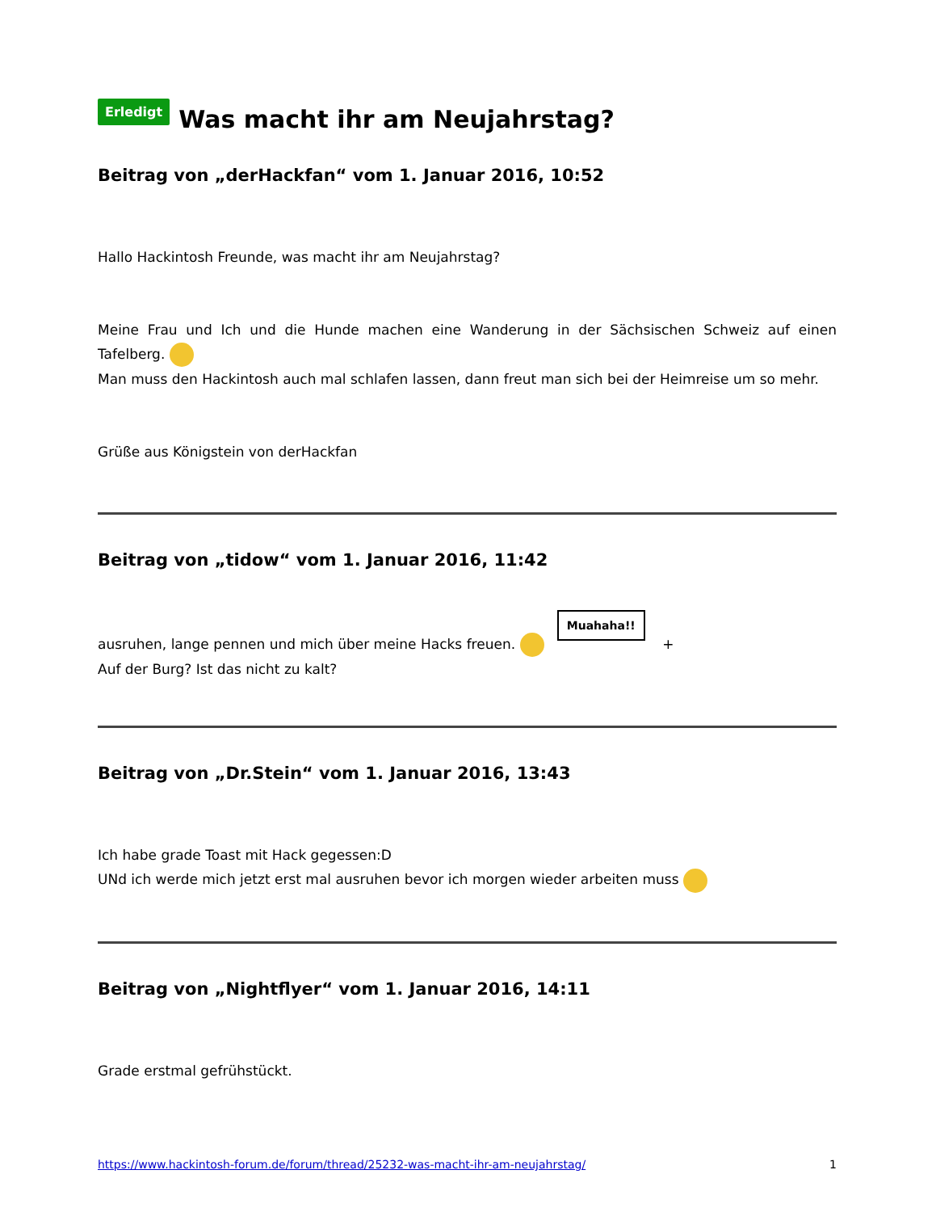Erledigt Was macht ihr am Neujahrstag?
Beitrag von „derHackfan“ vom 1. Januar 2016, 10:52
Hallo Hackintosh Freunde, was macht ihr am Neujahrstag?
Meine Frau und Ich und die Hunde machen eine Wanderung in der Sächsischen Schweiz auf einen Tafelberg.
Man muss den Hackintosh auch mal schlafen lassen, dann freut man sich bei der Heimreise um so mehr.
Grüße aus Königstein von derHackfan
Beitrag von „tidow“ vom 1. Januar 2016, 11:42
ausruhen, lange pennen und mich über meine Hacks freuen. Muahaha!! +
Auf der Burg? Ist das nicht zu kalt?
Beitrag von „Dr.Stein“ vom 1. Januar 2016, 13:43
Ich habe grade Toast mit Hack gegessen:D
UNd ich werde mich jetzt erst mal ausruhen bevor ich morgen wieder arbeiten muss
Beitrag von „Nightflyer“ vom 1. Januar 2016, 14:11
Grade erstmal gefrühstückt.
https://www.hackintosh-forum.de/forum/thread/25232-was-macht-ihr-am-neujahrstag/ 1